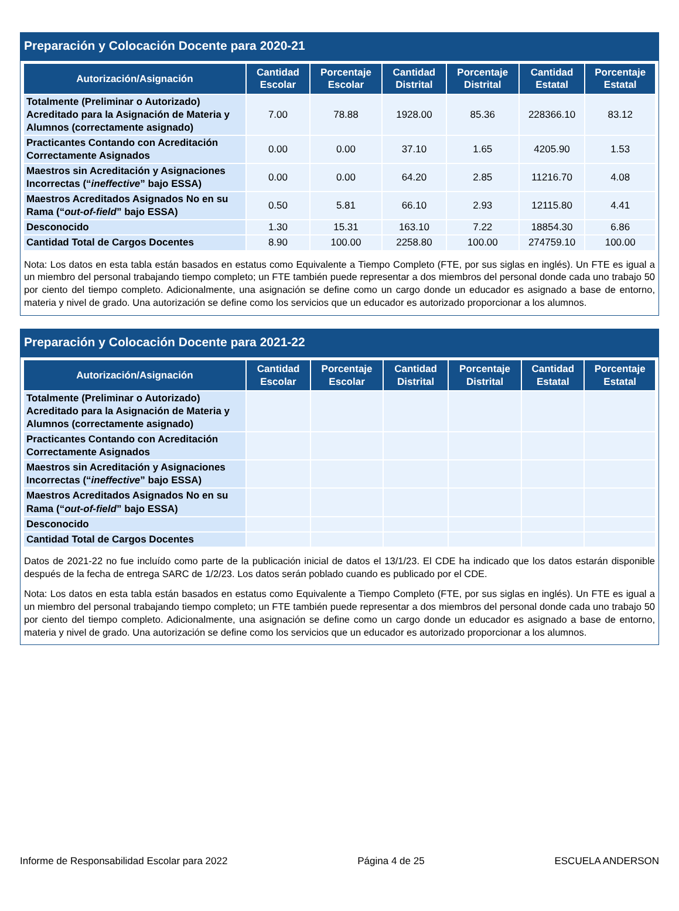Preparación y Colocación Docente para 2020-21
| Autorización/Asignación | Cantidad Escolar | Porcentaje Escolar | Cantidad Distrital | Porcentaje Distrital | Cantidad Estatal | Porcentaje Estatal |
| --- | --- | --- | --- | --- | --- | --- |
| Totalmente (Preliminar o Autorizado) Acreditado para la Asignación de Materia y Alumnos (correctamente asignado) | 7.00 | 78.88 | 1928.00 | 85.36 | 228366.10 | 83.12 |
| Practicantes Contando con Acreditación Correctamente Asignados | 0.00 | 0.00 | 37.10 | 1.65 | 4205.90 | 1.53 |
| Maestros sin Acreditación y Asignaciones Incorrectas (“ ineffective ” bajo ESSA) | 0.00 | 0.00 | 64.20 | 2.85 | 11216.70 | 4.08 |
| Maestros Acreditados Asignados No en su Rama (“ out-of-field ” bajo ESSA) | 0.50 | 5.81 | 66.10 | 2.93 | 12115.80 | 4.41 |
| Desconocido | 1.30 | 15.31 | 163.10 | 7.22 | 18854.30 | 6.86 |
| Cantidad Total de Cargos Docentes | 8.90 | 100.00 | 2258.80 | 100.00 | 274759.10 | 100.00 |
Nota: Los datos en esta tabla están basados en estatus como Equivalente a Tiempo Completo (FTE, por sus siglas en inglés). Un FTE es igual a un miembro del personal trabajando tiempo completo; un FTE también puede representar a dos miembros del personal donde cada uno trabajo 50 por ciento del tiempo completo. Adicionalmente, una asignación se define como un cargo donde un educador es asignado a base de entorno, materia y nivel de grado. Una autorización se define como los servicios que un educador es autorizado proporcionar a los alumnos.
Preparación y Colocación Docente para 2021-22
| Autorización/Asignación | Cantidad Escolar | Porcentaje Escolar | Cantidad Distrital | Porcentaje Distrital | Cantidad Estatal | Porcentaje Estatal |
| --- | --- | --- | --- | --- | --- | --- |
| Totalmente (Preliminar o Autorizado) Acreditado para la Asignación de Materia y Alumnos (correctamente asignado) | | | | | | |
| Practicantes Contando con Acreditación Correctamente Asignados | | | | | | |
| Maestros sin Acreditación y Asignaciones Incorrectas (“ ineffective ” bajo ESSA) | | | | | | |
| Maestros Acreditados Asignados No en su Rama (“ out-of-field ” bajo ESSA) | | | | | | |
| Desconocido | | | | | | |
| Cantidad Total de Cargos Docentes | | | | | | |
Datos de 2021-22 no fue incluído como parte de la publicación inicial de datos el 13/1/23. El CDE ha indicado que los datos estarán disponible después de la fecha de entrega SARC de 1/2/23. Los datos serán poblado cuando es publicado por el CDE.
Nota: Los datos en esta tabla están basados en estatus como Equivalente a Tiempo Completo (FTE, por sus siglas en inglés). Un FTE es igual a un miembro del personal trabajando tiempo completo; un FTE también puede representar a dos miembros del personal donde cada uno trabajo 50 por ciento del tiempo completo. Adicionalmente, una asignación se define como un cargo donde un educador es asignado a base de entorno, materia y nivel de grado. Una autorización se define como los servicios que un educador es autorizado proporcionar a los alumnos.
Informe de Responsabilidad Escolar para 2022 Página 4 de 25 ESCUELA ANDERSON